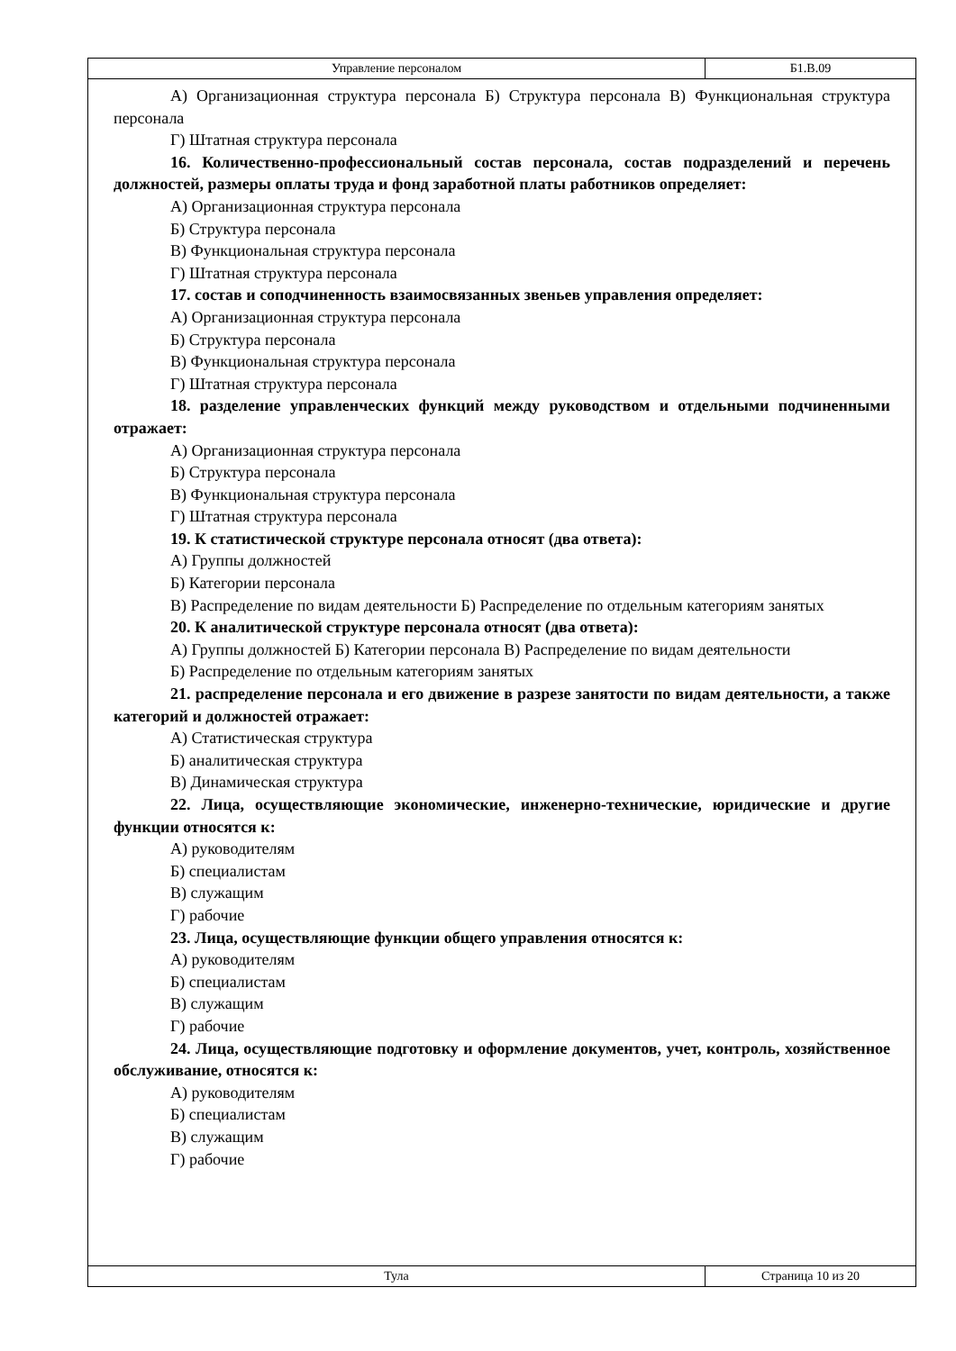| Управление персоналом | Б1.В.09 |
А) Организационная структура персонала Б) Структура персонала В) Функциональная структура персонала
Г) Штатная структура персонала
16. Количественно-профессиональный состав персонала, состав подразделений и перечень должностей, размеры оплаты труда и фонд заработной платы работников определяет:
А) Организационная структура персонала
Б) Структура персонала
В) Функциональная структура персонала
Г) Штатная структура персонала
17. состав и соподчиненность взаимосвязанных звеньев управления определяет:
А) Организационная структура персонала
Б) Структура персонала
В) Функциональная структура персонала
Г) Штатная структура персонала
18. разделение управленческих функций между руководством и отдельными подчиненными отражает:
А) Организационная структура персонала
Б) Структура персонала
В) Функциональная структура персонала
Г) Штатная структура персонала
19. К статистической структуре персонала относят (два ответа):
А) Группы должностей
Б) Категории персонала
В) Распределение по видам деятельности Б) Распределение по отдельным категориям занятых
20. К аналитической структуре персонала относят (два ответа):
А) Группы должностей Б) Категории персонала В) Распределение по видам деятельности
Б) Распределение по отдельным категориям занятых
21. распределение персонала и его движение в разрезе занятости по видам деятельности, а также категорий и должностей отражает:
А) Статистическая структура
Б) аналитическая структура
В) Динамическая структура
22. Лица, осуществляющие экономические, инженерно-технические, юридические и другие функции относятся к:
А) руководителям
Б) специалистам
В) служащим
Г) рабочие
23. Лица, осуществляющие функции общего управления относятся к:
А) руководителям
Б) специалистам
В) служащим
Г) рабочие
24. Лица, осуществляющие подготовку и оформление документов, учет, контроль, хозяйственное обслуживание, относятся к:
А) руководителям
Б) специалистам
В) служащим
Г) рабочие
| Тула | Страница 10 из 20 |